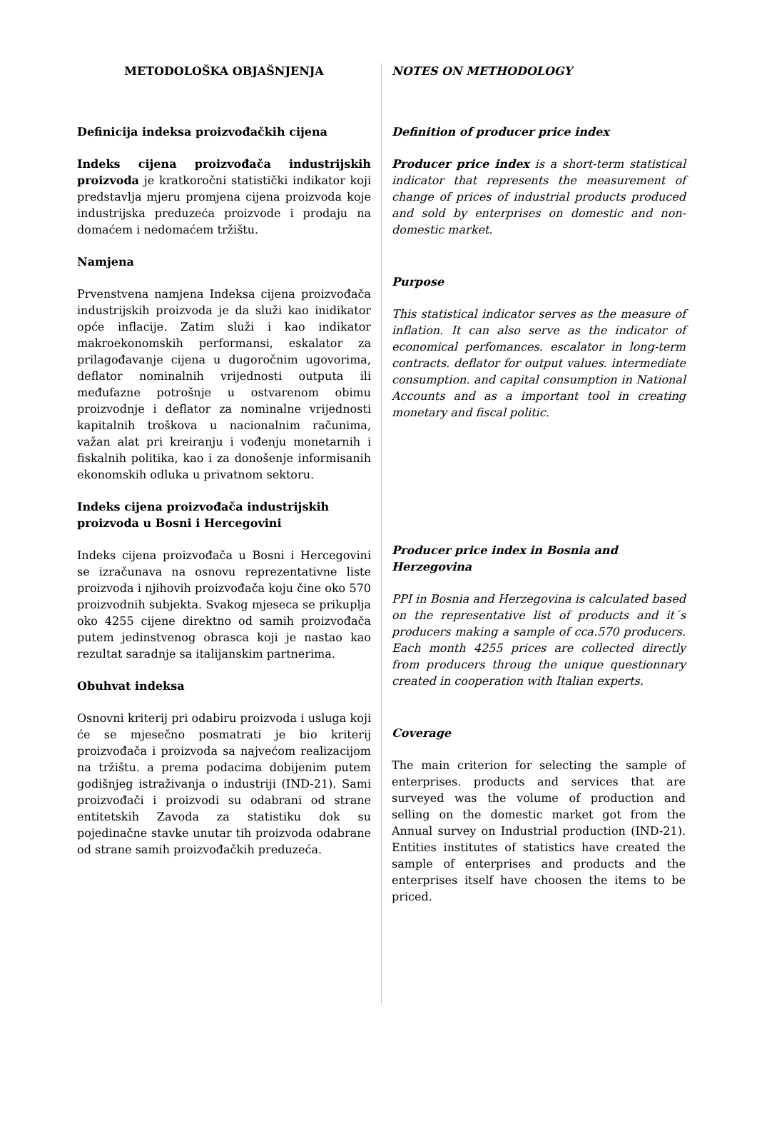METODOLOŠKA OBJAŠNJENJA
Definicija indeksa proizvođačkih cijena
Indeks cijena proizvođača industrijskih proizvoda je kratkoročni statistički indikator koji predstavlja mjeru promjena cijena proizvoda koje industrijska preduzeća proizvode i prodaju na domaćem i nedomaćem tržištu.
Namjena
Prvenstvena namjena Indeksa cijena proizvođača industrijskih proizvoda je da služi kao inidikator opće inflacije. Zatim služi i kao indikator makroekonomskih performansi, eskalator za prilagođavanje cijena u dugoročnim ugovorima, deflator nominalnih vrijednosti outputa ili međufazne potrošnje u ostvarenom obimu proizvodnje i deflator za nominalne vrijednosti kapitalnih troškova u nacionalnim računima, važan alat pri kreiranju i vođenju monetarnih i fiskalnih politika, kao i za donošenje informisanih ekonomskih odluka u privatnom sektoru.
Indeks cijena proizvođača industrijskih proizvoda u Bosni i Hercegovini
Indeks cijena proizvođača u Bosni i Hercegovini se izračunava na osnovu reprezentativne liste proizvoda i njihovih proizvođača koju čine oko 570 proizvodnih subjekta. Svakog mjeseca se prikuplja oko 4255 cijene direktno od samih proizvođača putem jedinstvenog obrasca koji je nastao kao rezultat saradnje sa italijanskim partnerima.
Obuhvat indeksa
Osnovni kriterij pri odabiru proizvoda i usluga koji će se mjesečno posmatrati je bio kriterij proizvođača i proizvoda sa najvećom realizacijom na tržištu. a prema podacima dobijenim putem godišnjeg istraživanja o industriji (IND-21). Sami proizvođači i proizvodi su odabrani od strane entitetskih Zavoda za statistiku dok su pojedinačne stavke unutar tih proizvoda odabrane od strane samih proizvođačkih preduzeća.
NOTES ON METHODOLOGY
Definition of producer price index
Producer price index is a short-term statistical indicator that represents the measurement of change of prices of industrial products produced and sold by enterprises on domestic and non-domestic market.
Purpose
This statistical indicator serves as the measure of inflation. It can also serve as the indicator of economical perfomances. escalator in long-term contracts. deflator for output values. intermediate consumption. and capital consumption in National Accounts and as a important tool in creating monetary and fiscal politic.
Producer price index in Bosnia and Herzegovina
PPI in Bosnia and Herzegovina is calculated based on the representative list of products and it´s producers making a sample of cca.570 producers. Each month 4255 prices are collected directly from producers throug the unique questionnary created in cooperation with Italian experts.
Coverage
The main criterion for selecting the sample of enterprises. products and services that are surveyed was the volume of production and selling on the domestic market got from the Annual survey on Industrial production (IND-21). Entities institutes of statistics have created the sample of enterprises and products and the enterprises itself have choosen the items to be priced.